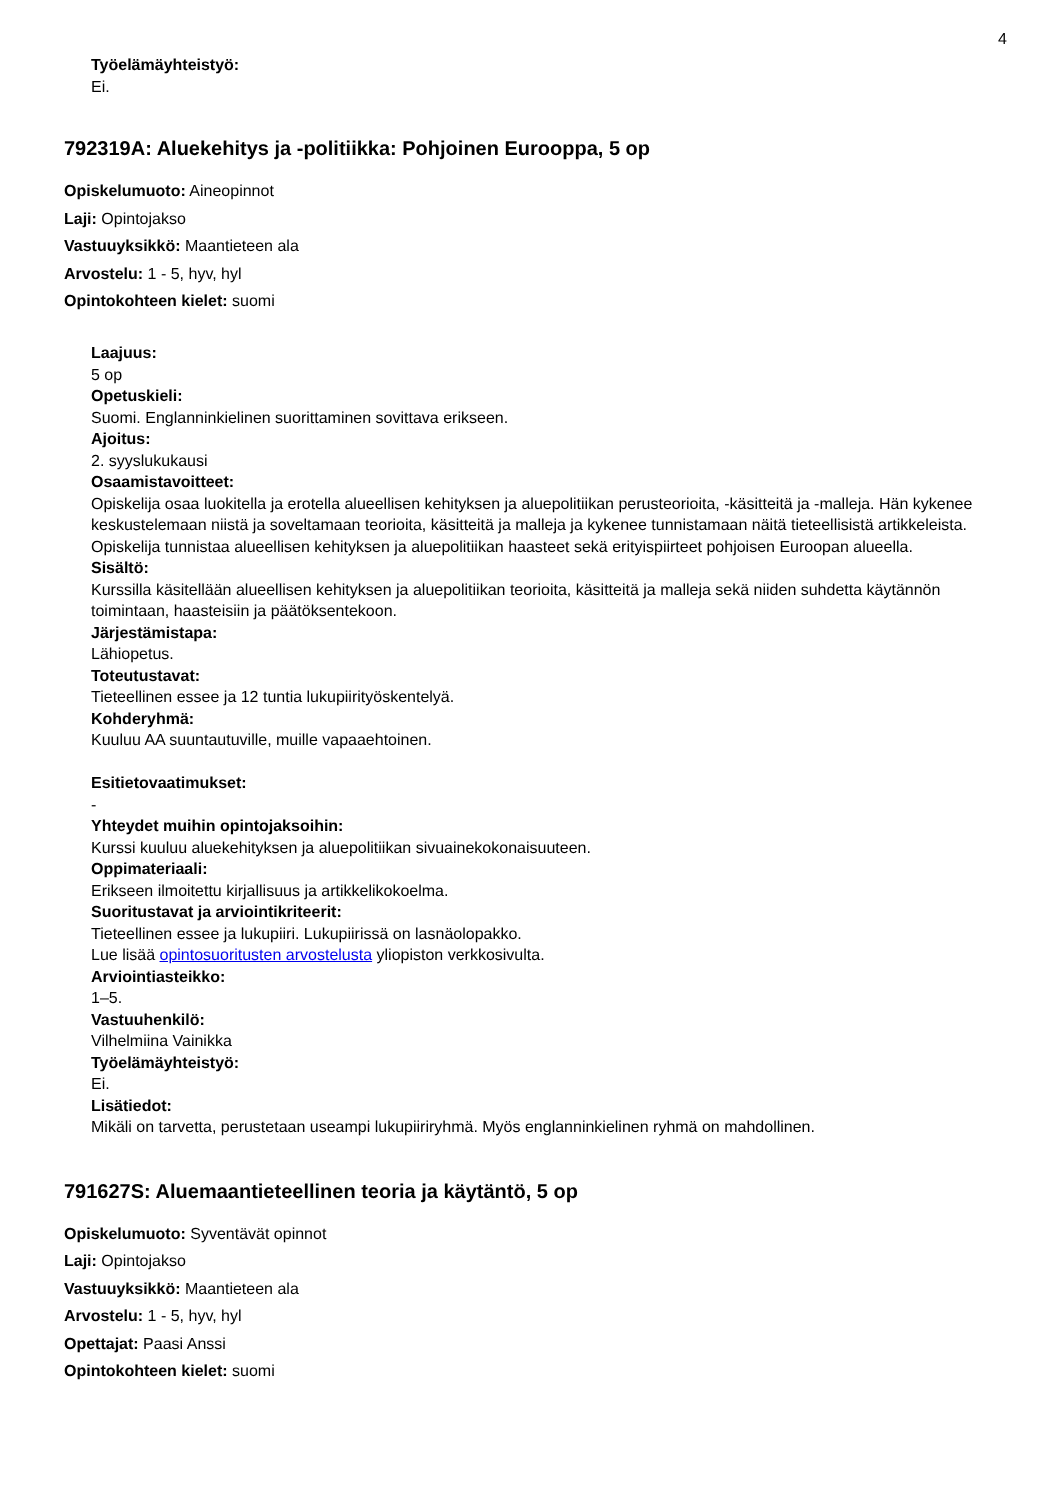4
Työelämäyhteistyö:
Ei.
792319A: Aluekehitys ja -politiikka: Pohjoinen Eurooppa, 5 op
Opiskelumuoto: Aineopinnot
Laji: Opintojakso
Vastuuyksikkö: Maantieteen ala
Arvostelu: 1 - 5, hyv, hyl
Opintokohteen kielet: suomi
Laajuus:
5 op
Opetuskieli:
Suomi. Englanninkielinen suorittaminen sovittava erikseen.
Ajoitus:
2. syyslukukausi
Osaamistavoitteet:
Opiskelija osaa luokitella ja erotella alueellisen kehityksen ja aluepolitiikan perusteorioita, -käsitteitä ja -malleja. Hän kykenee keskustelemaan niistä ja soveltamaan teorioita, käsitteitä ja malleja ja kykenee tunnistamaan näitä tieteellisistä artikkeleista. Opiskelija tunnistaa alueellisen kehityksen ja aluepolitiikan haasteet sekä erityispiirteet pohjoisen Euroopan alueella.
Sisältö:
Kurssilla käsitellään alueellisen kehityksen ja aluepolitiikan teorioita, käsitteitä ja malleja sekä niiden suhdetta käytännön toimintaan, haasteisiin ja päätöksentekoon.
Järjestämistapa:
Lähiopetus.
Toteutustavat:
Tieteellinen essee ja 12 tuntia lukupiirityöskentelyä.
Kohderyhmä:
Kuuluu AA suuntautuville, muille vapaaehtoinen.
Esitietovaatimukset:
-
Yhteydet muihin opintojaksoihin:
Kurssi kuuluu aluekehityksen ja aluepolitiikan sivuainekokonaisuuteen.
Oppimateriaali:
Erikseen ilmoitettu kirjallisuus ja artikkelikokoelma.
Suoritustavat ja arviointikriteerit:
Tieteellinen essee ja lukupiiri. Lukupiirissä on lasnäolopakko.
Lue lisää opintosuoritusten arvostelusta yliopiston verkkosivulta.
Arviointiasteikko:
1–5.
Vastuuhenkilö:
Vilhelmiina Vainikka
Työelämäyhteistyö:
Ei.
Lisätiedot:
Mikäli on tarvetta, perustetaan useampi lukupiiriryhmä. Myös englanninkielinen ryhmä on mahdollinen.
791627S: Aluemaantieteellinen teoria ja käytäntö, 5 op
Opiskelumuoto: Syventävät opinnot
Laji: Opintojakso
Vastuuyksikkö: Maantieteen ala
Arvostelu: 1 - 5, hyv, hyl
Opettajat: Paasi Anssi
Opintokohteen kielet: suomi